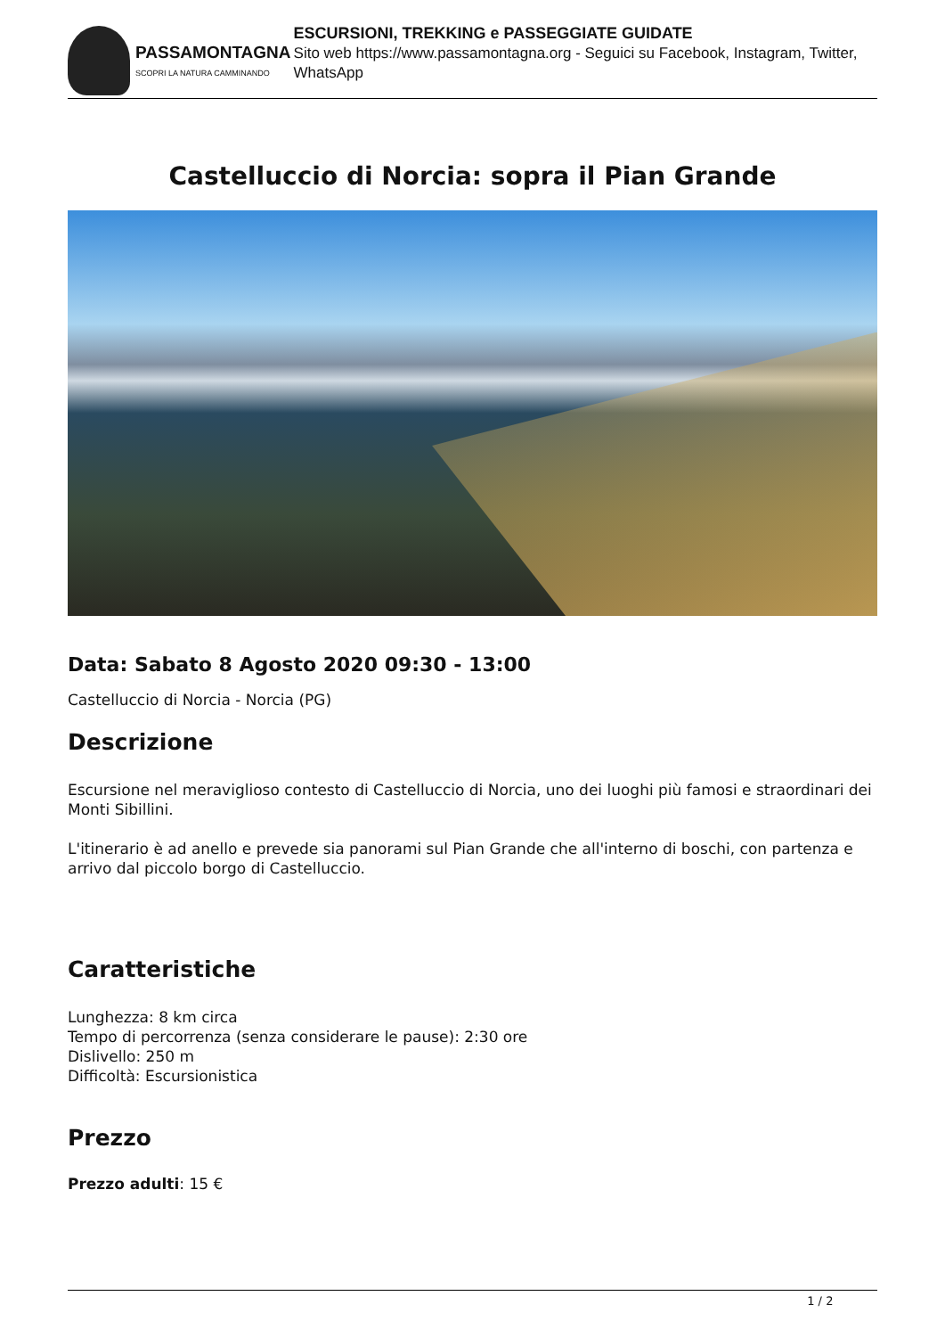PASSAMONTAGNA
SCOPRI LA NATURA CAMMINANDO
ESCURSIONI, TREKKING e PASSEGGIATE GUIDATE
Sito web https://www.passamontagna.org - Seguici su Facebook, Instagram, Twitter, WhatsApp
Castelluccio di Norcia: sopra il Pian Grande
Data: Sabato 8 Agosto 2020 09:30 - 13:00
Castelluccio di Norcia - Norcia (PG)
Descrizione
Escursione nel meraviglioso contesto di Castelluccio di Norcia, uno dei luoghi più famosi e straordinari dei Monti Sibillini.
L'itinerario è ad anello e prevede sia panorami sul Pian Grande che all'interno di boschi, con partenza e arrivo dal piccolo borgo di Castelluccio.
Caratteristiche
Lunghezza: 8 km circa
Tempo di percorrenza (senza considerare le pause): 2:30 ore
Dislivello: 250 m
Difficoltà: Escursionistica
Prezzo
Prezzo adulti: 15 €
1 / 2